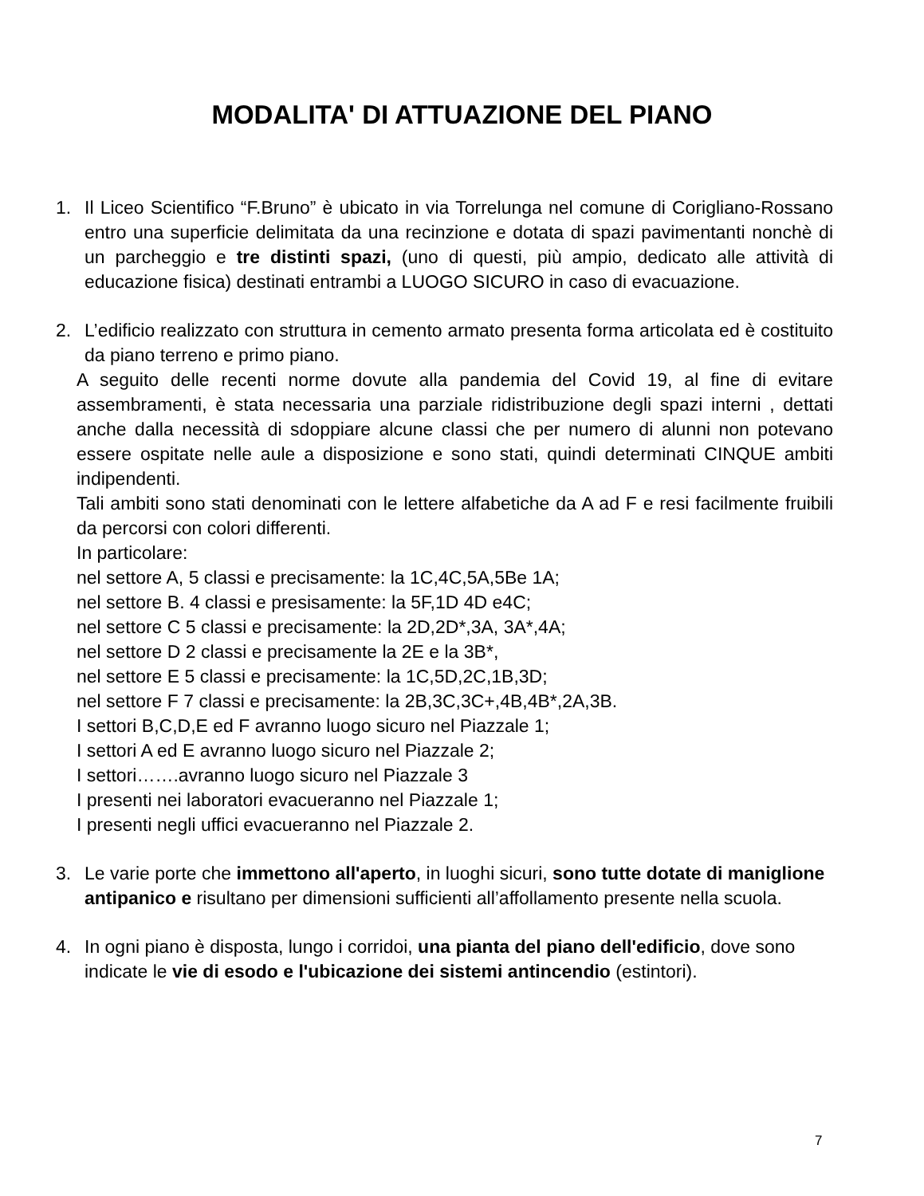MODALITA' DI ATTUAZIONE DEL PIANO
1. Il Liceo Scientifico “F.Bruno” è ubicato in via Torrelunga nel comune di Corigliano-Rossano entro una superficie delimitata da una recinzione e dotata di spazi pavimentanti nonchè di un parcheggio e tre distinti spazi, (uno di questi, più ampio, dedicato alle attività di educazione fisica) destinati entrambi a LUOGO SICURO in caso di evacuazione.
2. L’edificio realizzato con struttura in cemento armato presenta forma articolata ed è costituito da piano terreno e primo piano.
A seguito delle recenti norme dovute alla pandemia del Covid 19, al fine di evitare assembramenti, è stata necessaria una parziale ridistribuzione degli spazi interni , dettati anche dalla necessità di sdoppiare alcune classi che per numero di alunni non potevano essere ospitate nelle aule a disposizione e sono stati, quindi determinati CINQUE ambiti indipendenti.
Tali ambiti sono stati denominati con le lettere alfabetiche da A ad F e resi facilmente fruibili da percorsi con colori differenti.
In particolare:
nel settore A, 5 classi e precisamente: la 1C,4C,5A,5Be 1A;
nel settore B. 4 classi e presisamente: la 5F,1D 4D e4C;
nel settore C 5 classi e precisamente: la 2D,2D*,3A, 3A*,4A;
nel settore D 2 classi e precisamente la 2E e la 3B*,
nel settore E 5 classi e precisamente: la 1C,5D,2C,1B,3D;
nel settore F 7 classi e precisamente: la 2B,3C,3C+,4B,4B*,2A,3B.
I settori B,C,D,E ed F avranno luogo sicuro nel Piazzale 1;
I settori A ed E avranno luogo sicuro nel Piazzale 2;
I settori…….avranno luogo sicuro nel Piazzale 3
I presenti nei laboratori evacueranno nel Piazzale 1;
I presenti negli uffici evacueranno nel Piazzale 2.
3. Le varie porte che immettono all'aperto, in luoghi sicuri, sono tutte dotate di maniglione antipanico e risultano per dimensioni sufficienti all’affollamento presente nella scuola.
4. In ogni piano è disposta, lungo i corridoi, una pianta del piano dell'edificio, dove sono indicate le vie di esodo e l'ubicazione dei sistemi antincendio (estintori).
7